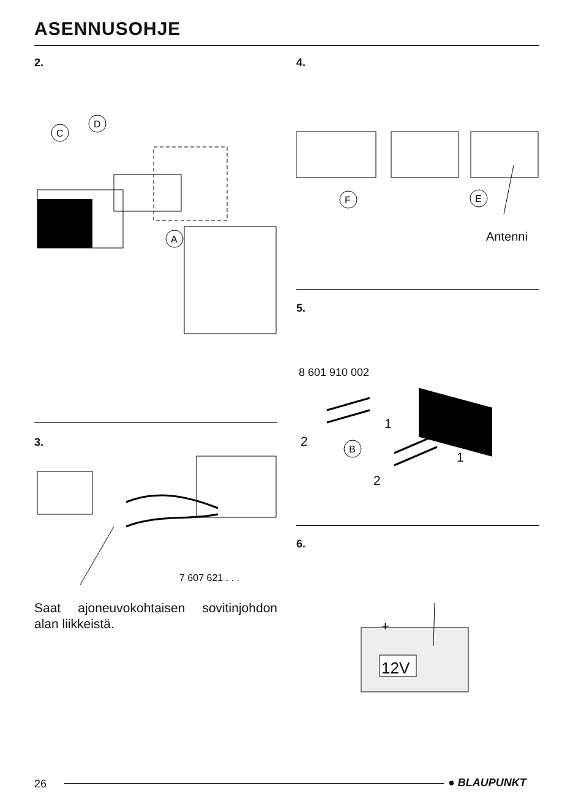ASENNUSOHJE
2.
C
D
A
3.
7 607 621 . . .
Saat ajoneuvokohtaisen sovitinjohdon alan liikkeistä.
4.
F
E
Antenni
5.
8 601 910 002
B
1
2
1
2
6.
12V
+
26 ● BLAUPUNKT